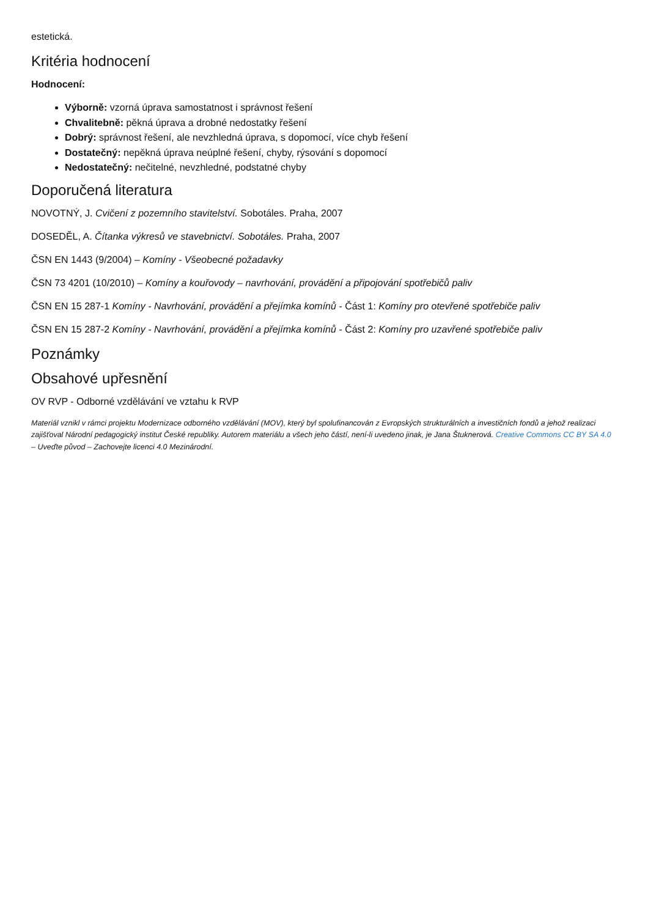estetická.
Kritéria hodnocení
Hodnocení:
Výborně: vzorná úprava samostatnost i správnost řešení
Chvalitebně: pěkná úprava a drobné nedostatky řešení
Dobrý: správnost řešení, ale nevzhledná úprava, s dopomocí, více chyb řešení
Dostatečný: nepěkná úprava neúplné řešení, chyby, rýsování s dopomocí
Nedostatečný: nečitelné, nevzhledné, podstatné chyby
Doporučená literatura
NOVOTNÝ, J. Cvičení z pozemního stavitelství. Sobotáles. Praha, 2007
DOSEDĚL, A. Čítanka výkresů ve stavebnictví. Sobotáles. Praha, 2007
ČSN EN 1443 (9/2004) – Komíny - Všeobecné požadavky
ČSN 73 4201 (10/2010) – Komíny a kouřovody – navrhování, provádění a připojování spotřebičů paliv
ČSN EN 15 287-1 Komíny - Navrhování, provádění a přejímka komínů - Část 1: Komíny pro otevřené spotřebiče paliv
ČSN EN 15 287-2 Komíny - Navrhování, provádění a přejímka komínů - Část 2: Komíny pro uzavřené spotřebiče paliv
Poznámky
Obsahové upřesnění
OV RVP - Odborné vzdělávání ve vztahu k RVP
Materiál vznikl v rámci projektu Modernizace odborného vzdělávání (MOV), který byl spolufinancován z Evropských strukturálních a investičních fondů a jehož realizaci zajišťoval Národní pedagogický institut České republiky. Autorem materiálu a všech jeho částí, není-li uvedeno jinak, je Jana Štuknerová. Creative Commons CC BY SA 4.0 – Uveďte původ – Zachovejte licenci 4.0 Mezinárodní.